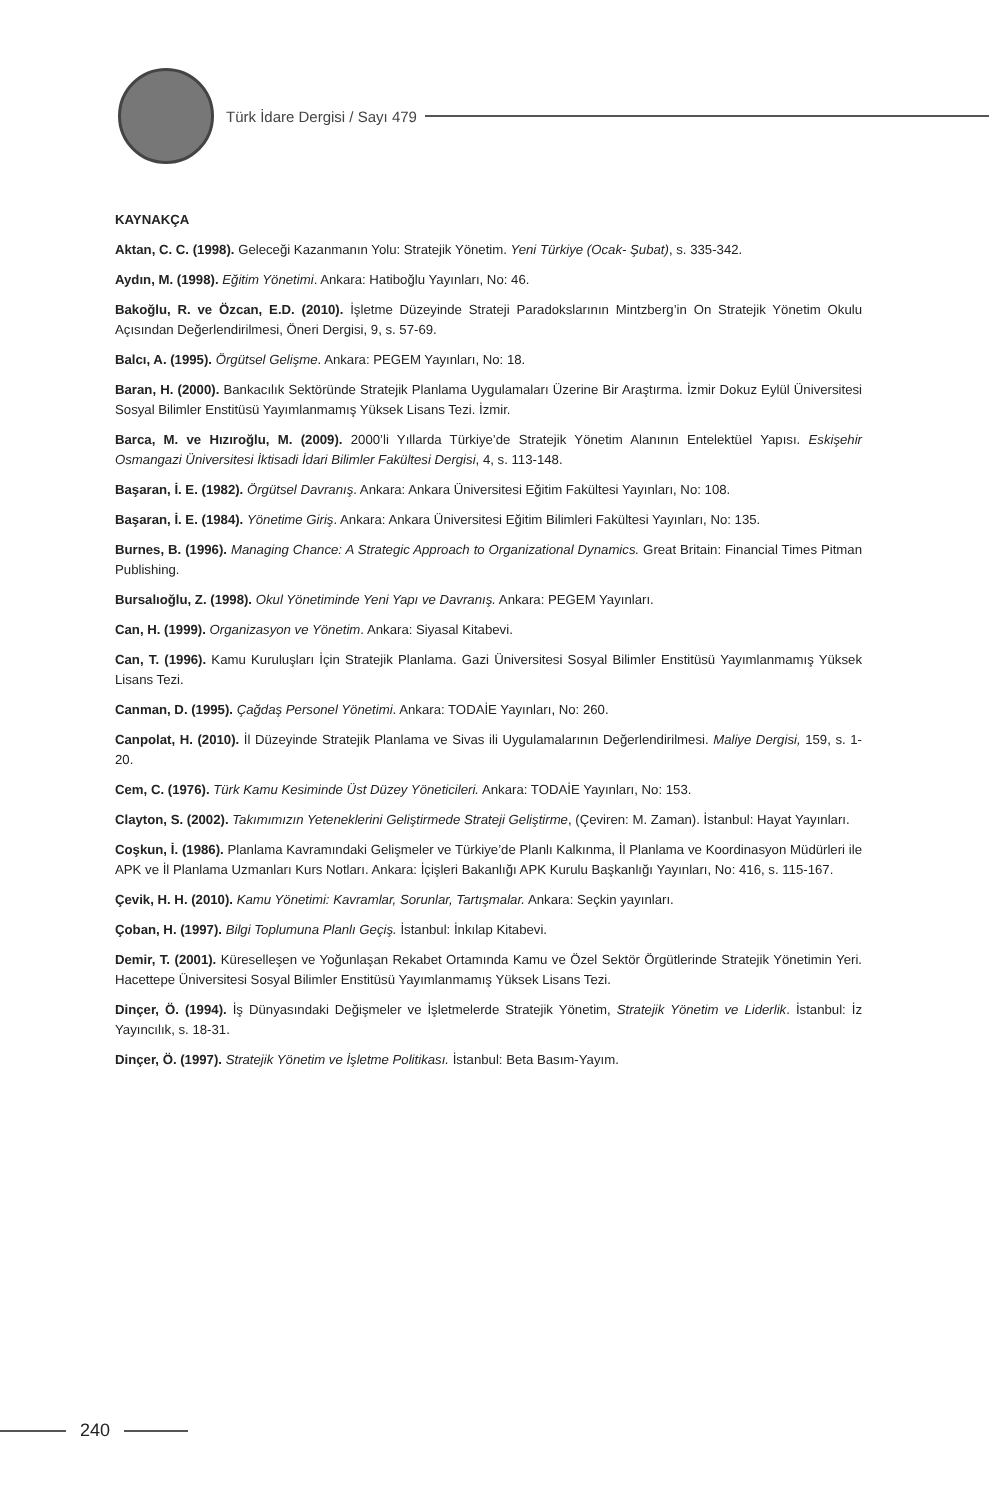Türk İdare Dergisi / Sayı 479
KAYNAKÇA
Aktan, C. C. (1998). Geleceği Kazanmanın Yolu: Stratejik Yönetim. Yeni Türkiye (Ocak- Şubat), s. 335-342.
Aydın, M. (1998). Eğitim Yönetimi. Ankara: Hatiboğlu Yayınları, No: 46.
Bakoğlu, R. ve Özcan, E.D. (2010). İşletme Düzeyinde Strateji Paradokslarının Mintzberg’in On Stratejik Yönetim Okulu Açısından Değerlendirilmesi, Öneri Dergisi, 9, s. 57-69.
Balcı, A. (1995). Örgütsel Gelişme. Ankara: PEGEM Yayınları, No: 18.
Baran, H. (2000). Bankacılık Sektöründe Stratejik Planlama Uygulamaları Üzerine Bir Araştırma. İzmir Dokuz Eylül Üniversitesi Sosyal Bilimler Enstitüsü Yayımlanmamış Yüksek Lisans Tezi. İzmir.
Barca, M. ve Hızıroğlu, M. (2009). 2000’li Yıllarda Türkiye’de Stratejik Yönetim Alanının Entelektüel Yapısı. Eskişehir Osmangazi Üniversitesi İktisadi İdari Bilimler Fakültesi Dergisi, 4, s. 113-148.
Başaran, İ. E. (1982). Örgütsel Davranış. Ankara: Ankara Üniversitesi Eğitim Fakültesi Yayınları, No: 108.
Başaran, İ. E. (1984). Yönetime Giriş. Ankara: Ankara Üniversitesi Eğitim Bilimleri Fakültesi Yayınları, No: 135.
Burnes, B. (1996). Managing Chance: A Strategic Approach to Organizational Dynamics. Great Britain: Financial Times Pitman Publishing.
Bursalıoğlu, Z. (1998). Okul Yönetiminde Yeni Yapı ve Davranış. Ankara: PEGEM Yayınları.
Can, H. (1999). Organizasyon ve Yönetim. Ankara: Siyasal Kitabevi.
Can, T. (1996). Kamu Kuruluşları İçin Stratejik Planlama. Gazi Üniversitesi Sosyal Bilimler Enstitüsü Yayımlanmamış Yüksek Lisans Tezi.
Canman, D. (1995). Çağdaş Personel Yönetimi. Ankara: TODAİE Yayınları, No: 260.
Canpolat, H. (2010). İl Düzeyinde Stratejik Planlama ve Sivas ili Uygulamalarının Değerlendirilmesi. Maliye Dergisi, 159, s. 1-20.
Cem, C. (1976). Türk Kamu Kesiminde Üst Düzey Yöneticileri. Ankara: TODAİE Yayınları, No: 153.
Clayton, S. (2002). Takımımızın Yeteneklerini Geliştirmede Strateji Geliştirme, (Çeviren: M. Zaman). İstanbul: Hayat Yayınları.
Coşkun, İ. (1986). Planlama Kavramındaki Gelişmeler ve Türkiye’de Planlı Kalkınma, İl Planlama ve Koordinasyon Müdürleri ile APK ve İl Planlama Uzmanları Kurs Notları. Ankara: İçişleri Bakanlığı APK Kurulu Başkanlığı Yayınları, No: 416, s. 115-167.
Çevik, H. H. (2010). Kamu Yönetimi: Kavramlar, Sorunlar, Tartışmalar. Ankara: Seçkin yayınları.
Çoban, H. (1997). Bilgi Toplumuna Planlı Geçiş. İstanbul: İnkılap Kitabevi.
Demir, T. (2001). Küreselleşen ve Yoğunlaşan Rekabet Ortamında Kamu ve Özel Sektör Örgütlerinde Stratejik Yönetimin Yeri. Hacettepe Üniversitesi Sosyal Bilimler Enstitüsü Yayımlanmamış Yüksek Lisans Tezi.
Dinçer, Ö. (1994). İş Dünyasındaki Değişmeler ve İşletmelerde Stratejik Yönetim, Stratejik Yönetim ve Liderlik. İstanbul: İz Yayıncılık, s. 18-31.
Dinçer, Ö. (1997). Stratejik Yönetim ve İşletme Politikası. İstanbul: Beta Basım-Yayım.
240